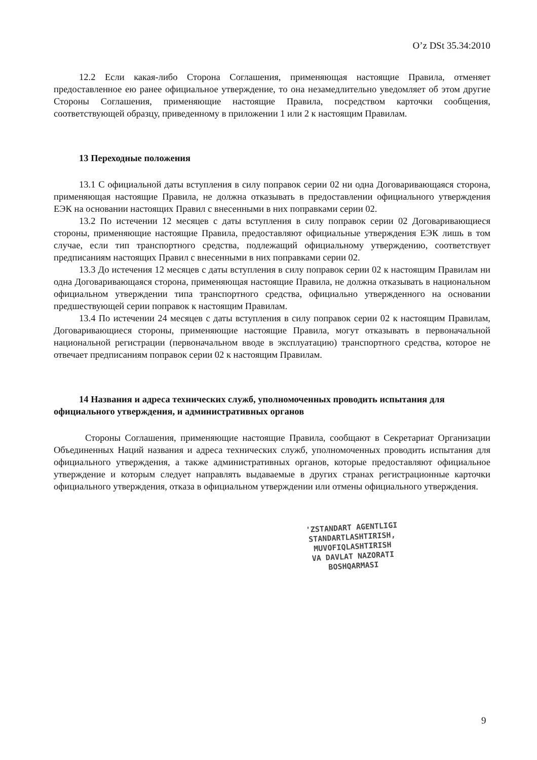O’z DSt 35.34:2010
12.2 Если какая-либо Сторона Соглашения, применяющая настоящие Правила, отменяет предоставленное ею ранее официальное утверждение, то она незамедлительно уведомляет об этом другие Стороны Соглашения, применяющие настоящие Правила, посредством карточки сообщения, соответствующей образцу, приведенному в приложении 1 или 2 к настоящим Правилам.
13 Переходные положения
13.1 С официальной даты вступления в силу поправок серии 02 ни одна Договаривающаяся сторона, применяющая настоящие Правила, не должна отказывать в предоставлении официального утверждения ЕЭК на основании настоящих Правил с внесенными в них поправками серии 02.
13.2 По истечении 12 месяцев с даты вступления в силу поправок серии 02 Договаривающиеся стороны, применяющие настоящие Правила, предоставляют официальные утверждения ЕЭК лишь в том случае, если тип транспортного средства, подлежащий официальному утверждению, соответствует предписаниям настоящих Правил с внесенными в них поправками серии 02.
13.3 До истечения 12 месяцев с даты вступления в силу поправок серии 02 к настоящим Правилам ни одна Договаривающаяся сторона, применяющая настоящие Правила, не должна отказывать в национальном официальном утверждении типа транспортного средства, официально утвержденного на основании предшествующей серии поправок к настоящим Правилам.
13.4 По истечении 24 месяцев с даты вступления в силу поправок серии 02 к настоящим Правилам, Договаривающиеся стороны, применяющие настоящие Правила, могут отказывать в первоначальной национальной регистрации (первоначальном вводе в эксплуатацию) транспортного средства, которое не отвечает предписаниям поправок серии 02 к настоящим Правилам.
14 Названия и адреса технических служб, уполномоченных проводить испытания для официального утверждения, и административных органов
Стороны Соглашения, применяющие настоящие Правила, сообщают в Секретариат Организации Объединенных Наций названия и адреса технических служб, уполномоченных проводить испытания для официального утверждения, а также административных органов, которые предоставляют официальное утверждение и которым следует направлять выдаваемые в других странах регистрационные карточки официального утверждения, отказа в официальном утверждении или отмены официального утверждения.
'ZSTANDART AGENTLIGI
STANDARTLASHTIRISH,
MUVOFIQLASHTIRISH
VA DAVLAT NAZORATI
BOSHQARMASI
9